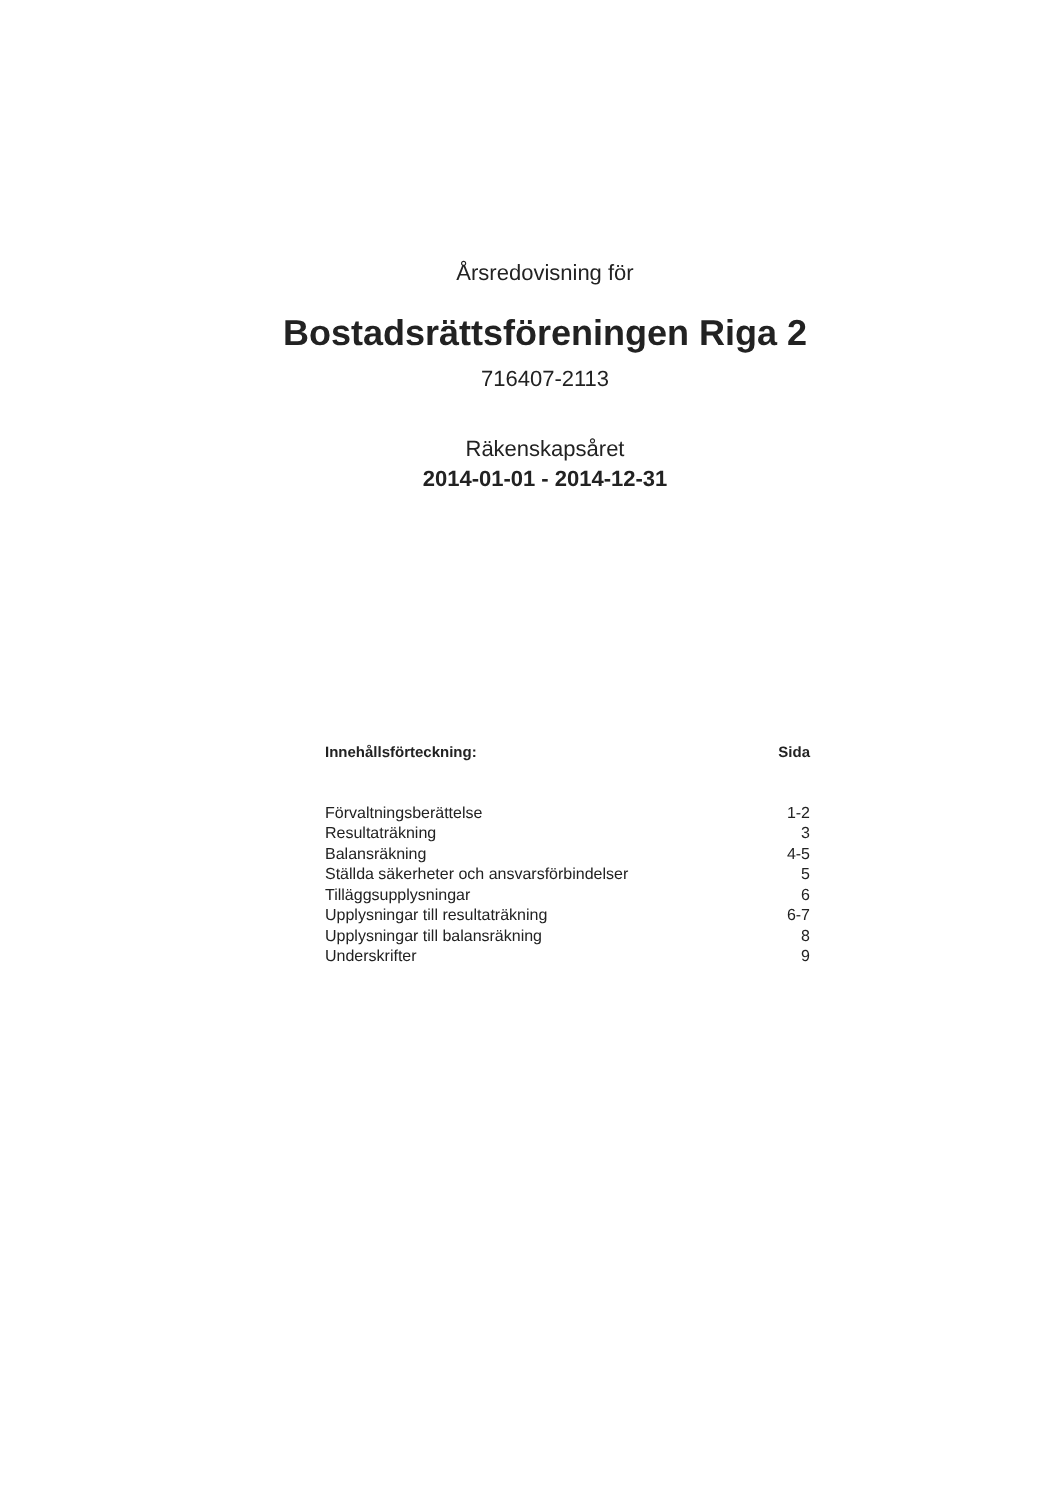Årsredovisning för
Bostadsrättsföreningen Riga 2
716407-2113
Räkenskapsåret
2014-01-01 - 2014-12-31
| Innehållsförteckning: | Sida |
| --- | --- |
| Förvaltningsberättelse | 1-2 |
| Resultaträkning | 3 |
| Balansräkning | 4-5 |
| Ställda säkerheter och ansvarsförbindelser | 5 |
| Tilläggsupplysningar | 6 |
| Upplysningar till resultaträkning | 6-7 |
| Upplysningar till balansräkning | 8 |
| Underskrifter | 9 |